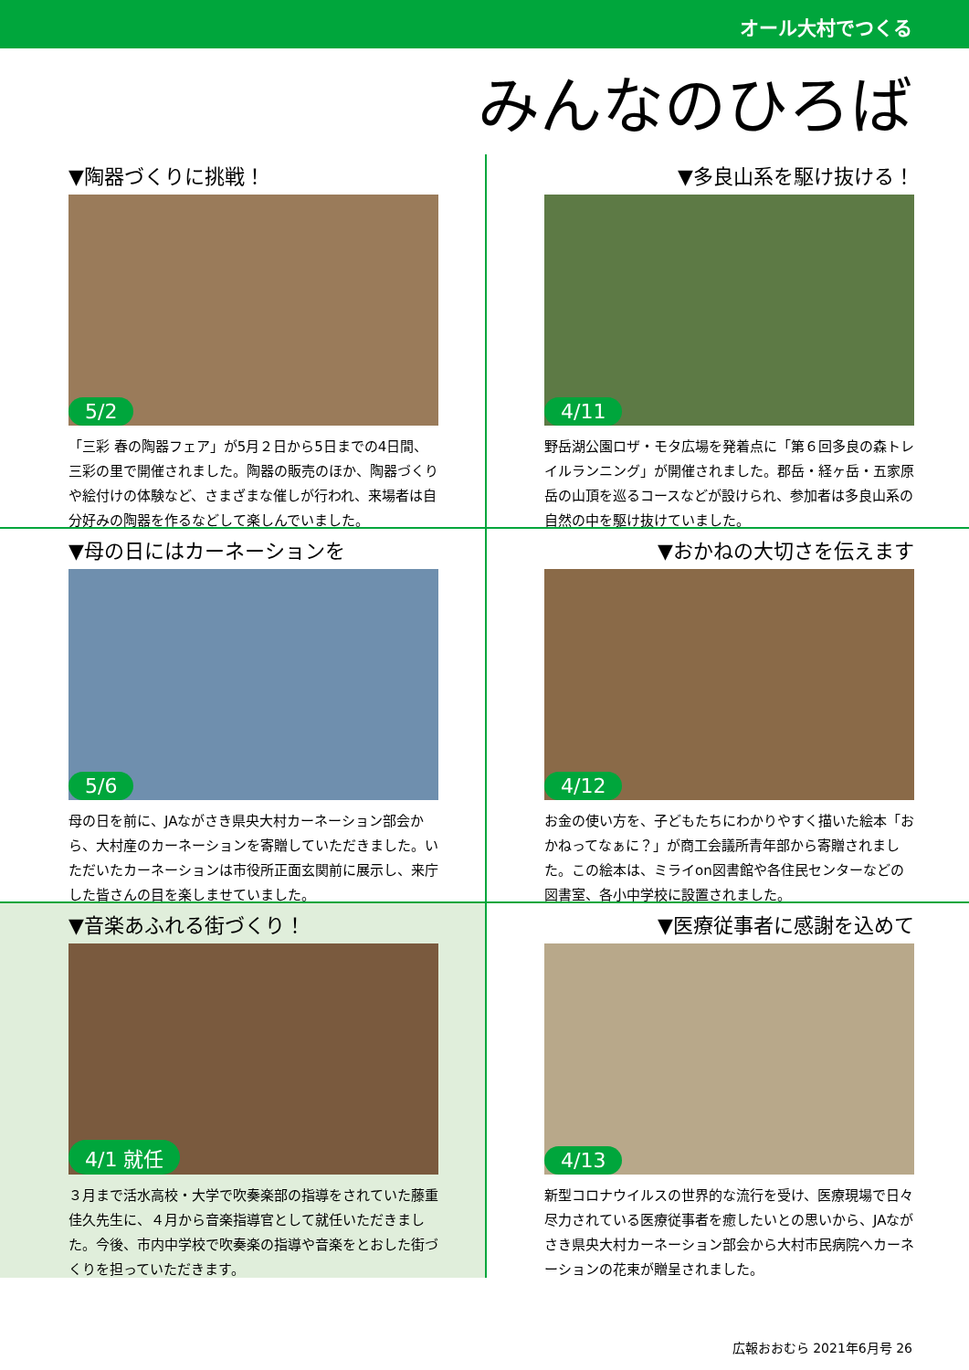オール大村でつくる
みんなのひろば
▼陶器づくりに挑戦！
5/2
「三彩 春の陶器フェア」が5月２日から5日までの4日間、三彩の里で開催されました。陶器の販売のほか、陶器づくりや絵付けの体験など、さまざまな催しが行われ、来場者は自分好みの陶器を作るなどして楽しんでいました。
▼多良山系を駆け抜ける！
4/11
野岳湖公園ロザ・モタ広場を発着点に「第６回多良の森トレイルランニング」が開催されました。郡岳・経ヶ岳・五家原岳の山頂を巡るコースなどが設けられ、参加者は多良山系の自然の中を駆け抜けていました。
▼母の日にはカーネーションを
5/6
母の日を前に、JAながさき県央大村カーネーション部会から、大村産のカーネーションを寄贈していただきました。いただいたカーネーションは市役所正面玄関前に展示し、来庁した皆さんの目を楽しませていました。
▼おかねの大切さを伝えます
4/12
お金の使い方を、子どもたちにわかりやすく描いた絵本「おかねってなぁに？」が商工会議所青年部から寄贈されました。この絵本は、ミライon図書館や各住民センターなどの図書室、各小中学校に設置されました。
▼音楽あふれる街づくり！
4/1 就任
３月まで活水高校・大学で吹奏楽部の指導をされていた藤重佳久先生に、４月から音楽指導官として就任いただきました。今後、市内中学校で吹奏楽の指導や音楽をとおした街づくりを担っていただきます。
▼医療従事者に感謝を込めて
4/13
新型コロナウイルスの世界的な流行を受け、医療現場で日々尽力されている医療従事者を癒したいとの思いから、JAながさき県央大村カーネーション部会から大村市民病院へカーネーションの花束が贈呈されました。
広報おおむら 2021年6月号 26